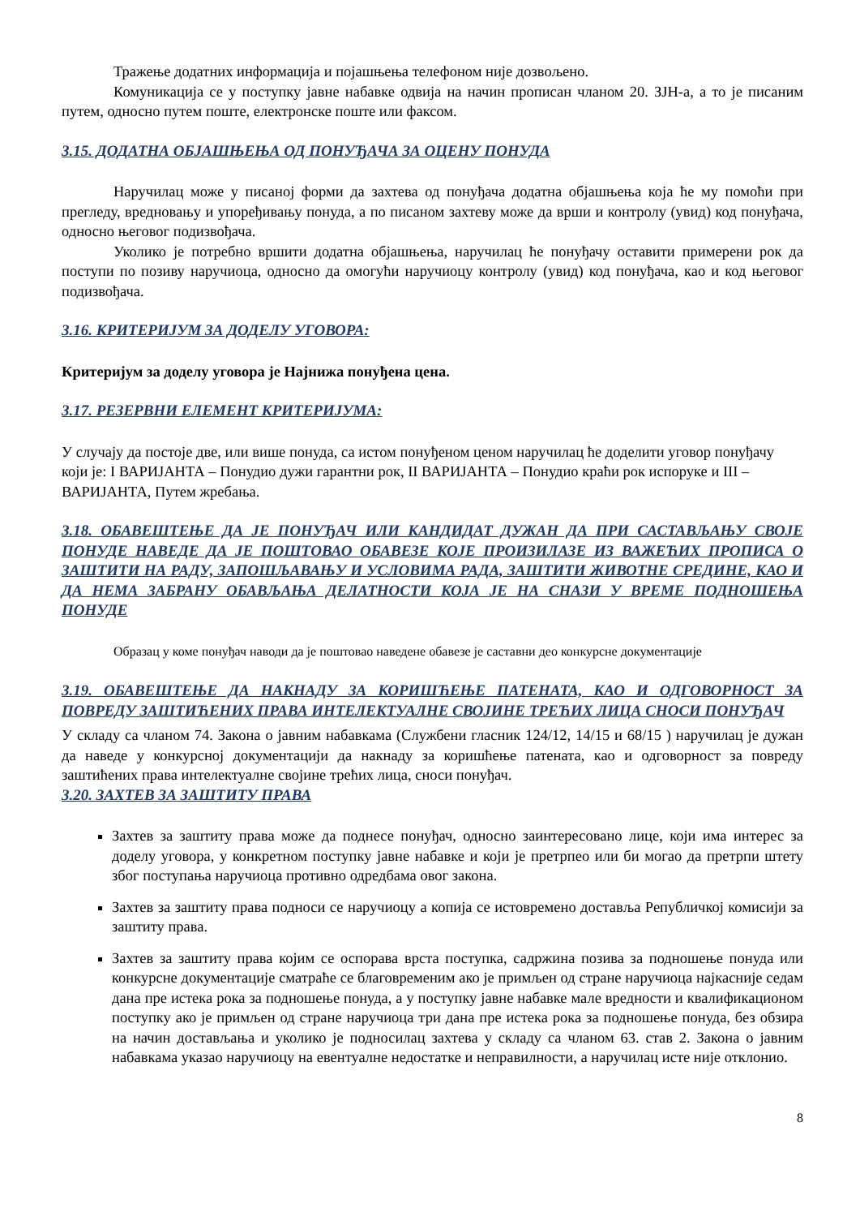Тражење додатних информација и појашњења телефоном није дозвољено.
Комуникација се у поступку јавне набавке одвија на начин прописан чланом 20. ЗЈН-а, а то је писаним путем, односно путем поште, електронске поште или факсом.
3.15. ДОДАТНА ОБЈАШЊЕЊА ОД ПОНУЂАЧА ЗА ОЦЕНУ ПОНУДА
Наручилац може у писаној форми да захтева од понуђача додатна објашњења која ће му помоћи при прегледу, вредновању и упоређивању понуда, а по писаном захтеву може да врши и контролу (увид) код понуђача, односно његовог подизвођача.
Уколико је потребно вршити додатна објашњења, наручилац ће понуђачу оставити примерени рок да поступи по позиву наручиоца, односно да омогући наручиоцу контролу (увид) код понуђача, као и код његовог подизвођача.
3.16. КРИТЕРИЈУМ ЗА ДОДЕЛУ УГОВОРА:
Критеријум за доделу уговора је Најнижа понуђена цена.
3.17. РЕЗЕРВНИ ЕЛЕМЕНТ КРИТЕРИЈУМА:
У случају да постоје две, или више понуда, са истом понуђеном ценом наручилац ће доделити уговор понуђачу који је: I ВАРИЈАНТА – Понудио дужи гарантни рок, II ВАРИЈАНТА – Понудио краћи рок испоруке и III – ВАРИЈАНТА, Путем жребања.
3.18. ОБАВЕШТЕЊЕ ДА ЈЕ ПОНУЂАЧ ИЛИ КАНДИДАТ ДУЖАН ДА ПРИ САСТАВЉАЊУ СВОЈЕ ПОНУДЕ НАВЕДЕ ДА ЈЕ ПОШТОВАО ОБАВЕЗЕ КОЈЕ ПРОИЗИЛАЗЕ ИЗ ВАЖЕЋИХ ПРОПИСА О ЗАШТИТИ НА РАДУ, ЗАПОШЉАВАЊУ И УСЛОВИМА РАДА, ЗАШТИТИ ЖИВОТНЕ СРЕДИНЕ, КАО И ДА НЕМА ЗАБРАНУ ОБАВЉАЊА ДЕЛАТНОСТИ КОЈА ЈЕ НА СНАЗИ У ВРЕМЕ ПОДНОШЕЊА ПОНУДЕ
Образац у коме понуђач наводи да је поштовао наведене обавезе је саставни део конкурсне документације
3.19. ОБАВЕШТЕЊЕ ДА НАКНАДУ ЗА КОРИШЋЕЊЕ ПАТЕНАТА, КАО И ОДГОВОРНОСТ ЗА ПОВРЕДУ ЗАШТИЋЕНИХ ПРАВА ИНТЕЛЕКТУАЛНЕ СВОЈИНЕ ТРЕЋИХ ЛИЦА СНОСИ ПОНУЂАЧ
У складу са чланом 74. Закона о јавним набавкама (Службени гласник 124/12, 14/15 и 68/15 ) наручилац је дужан да наведе у конкурсној документацији да накнаду за коришћење патената, као и одговорност за повреду заштићених права интелектуалне својине трећих лица, сноси понуђач.
3.20. ЗАХТЕВ ЗА ЗАШТИТУ ПРАВА
Захтев за заштиту права може да поднесе понуђач, односно заинтересовано лице, који има интерес за доделу уговора, у конкретном поступку јавне набавке и који је претрпео или би могао да претрпи штету због поступања наручиоца противно одредбама овог закона.
Захтев за заштиту права подноси се наручиоцу а копија се истовремено доставља Републичкој комисији за заштиту права.
Захтев за заштиту права којим се оспорава врста поступка, садржина позива за подношење понуда или конкурсне документације сматраће се благовременим ако је примљен од стране наручиоца најкасније седам дана пре истека рока за подношење понуда, а у поступку јавне набавке мале вредности и квалификационом поступку ако је примљен од стране наручиоца три дана пре истека рока за подношење понуда, без обзира на начин достављања и уколико је подносилац захтева у складу са чланом 63. став 2. Закона о јавним набавкама указао наручиоцу на евентуалне недостатке и неправилности, а наручилац исте није отклонио.
8